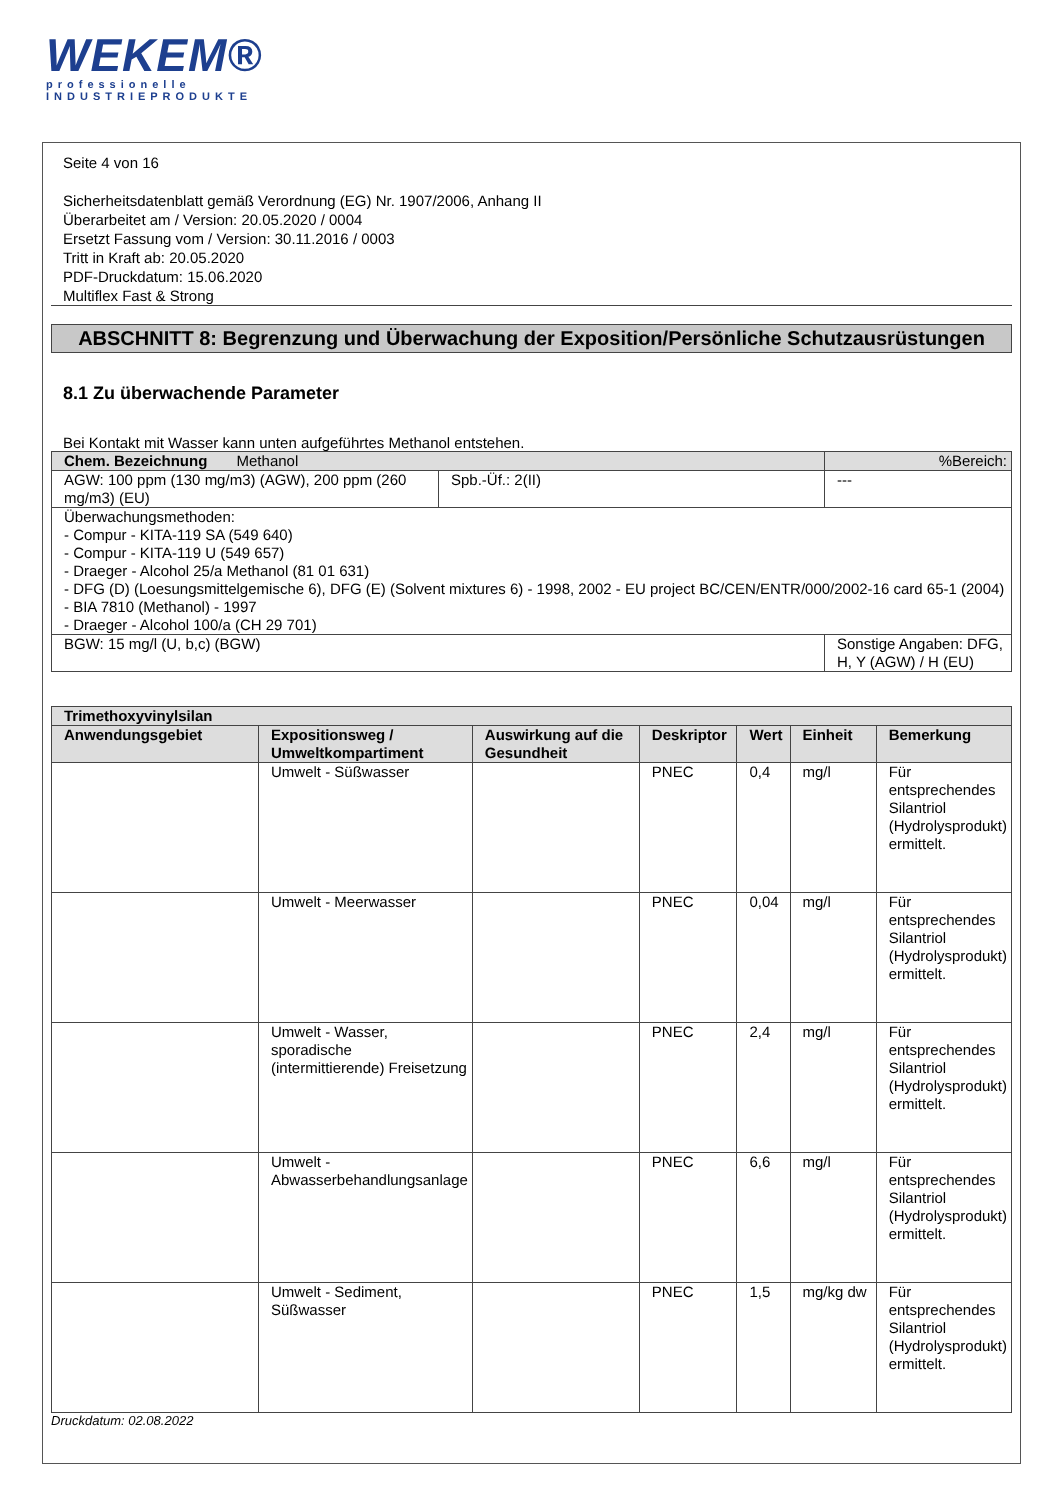WEKEM®
professionelle
INDUSTRIEPRODUKTE
Seite 4 von 16
Sicherheitsdatenblatt gemäß Verordnung (EG) Nr. 1907/2006, Anhang II
Überarbeitet am / Version: 20.05.2020 / 0004
Ersetzt Fassung vom / Version: 30.11.2016 / 0003
Tritt in Kraft ab: 20.05.2020
PDF-Druckdatum: 15.06.2020
Multiflex Fast & Strong
ABSCHNITT 8: Begrenzung und Überwachung der Exposition/Persönliche Schutzausrüstungen
8.1 Zu überwachende Parameter
Bei Kontakt mit Wasser kann unten aufgeführtes Methanol entstehen.
| Chem. Bezeichnung Methanol | | %Bereich: |
| AGW: 100 ppm (130 mg/m3) (AGW), 200 ppm (260 mg/m3) (EU) | Spb.-Üf.: 2(II) | --- |
| Überwachungsmethoden: - Compur - KITA-119 SA (549 640) - Compur - KITA-119 U (549 657) - Draeger - Alcohol 25/a Methanol (81 01 631) - DFG (D) (Loesungsmittelgemische 6), DFG (E) (Solvent mixtures 6) - 1998, 2002 - EU project BC/CEN/ENTR/000/2002-16 card 65-1 (2004) - BIA 7810 (Methanol) - 1997 - Draeger - Alcohol 100/a (CH 29 701) | | |
| BGW: 15 mg/l (U, b,c) (BGW) | | Sonstige Angaben: DFG, H, Y (AGW) / H (EU) |
| Trimethoxyvinylsilan | | | | | | |
| --- | --- | --- | --- | --- | --- | --- |
| Anwendungsgebiet | Expositionsweg / Umweltkompartiment | Auswirkung auf die Gesundheit | Deskriptor | Wert | Einheit | Bemerkung |
| | Umwelt - Süßwasser | | PNEC | 0,4 | mg/l | Für entsprechendes Silantriol (Hydrolysprodukt) ermittelt. |
| | Umwelt - Meerwasser | | PNEC | 0,04 | mg/l | Für entsprechendes Silantriol (Hydrolysprodukt) ermittelt. |
| | Umwelt - Wasser, sporadische (intermittierende) Freisetzung | | PNEC | 2,4 | mg/l | Für entsprechendes Silantriol (Hydrolysprodukt) ermittelt. |
| | Umwelt - Abwasserbehandlungsanlage | | PNEC | 6,6 | mg/l | Für entsprechendes Silantriol (Hydrolysprodukt) ermittelt. |
| | Umwelt - Sediment, Süßwasser | | PNEC | 1,5 | mg/kg dw | Für entsprechendes Silantriol (Hydrolysprodukt) ermittelt. |
Druckdatum: 02.08.2022